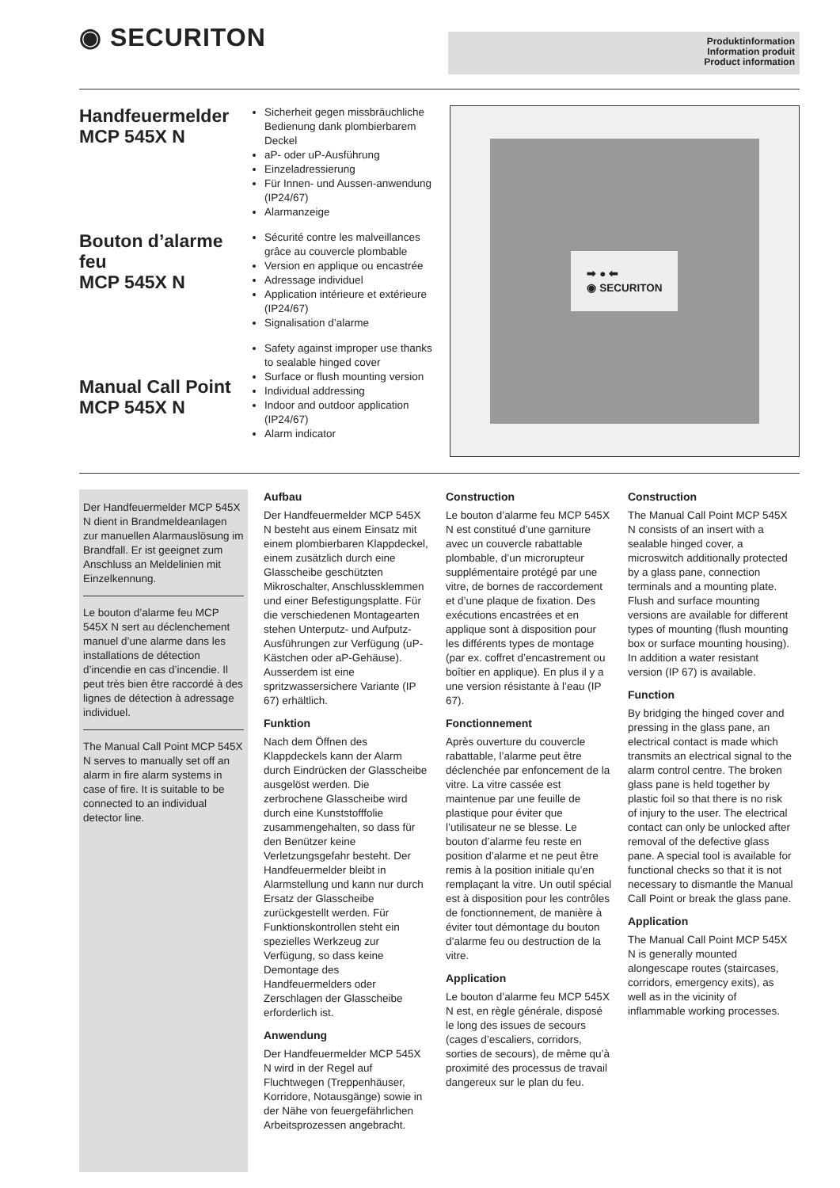◉ SECURITON
Produktinformation
Information produit
Product information
Handfeuermelder
MCP 545X N
Bouton d’alarme feu
MCP 545X N
Manual Call Point
MCP 545X N
Sicherheit gegen missbräuchliche Bedienung dank plombierbarem Deckel
aP- oder uP-Ausführung
Einzeladressierung
Für Innen- und Aussen-anwendung (IP24/67)
Alarmanzeige
Sécurité contre les malveillances grâce au couvercle plombable
Version en applique ou encastrée
Adressage individuel
Application intérieure et extérieure (IP24/67)
Signalisation d’alarme
Safety against improper use thanks to sealable hinged cover
Surface or flush mounting version
Individual addressing
Indoor and outdoor application (IP24/67)
Alarm indicator
➡ ● ⬅
◉ SECURITON
Der Handfeuermelder MCP 545X N dient in Brandmeldeanlagen zur manuellen Alarmauslösung im Brandfall. Er ist geeignet zum Anschluss an Meldelinien mit Einzelkennung.
Le bouton d’alarme feu MCP 545X N sert au déclenchement manuel d’une alarme dans les installations de détection d’incendie en cas d’incendie. Il peut très bien être raccordé à des lignes de détection à adressage individuel.
The Manual Call Point MCP 545X N serves to manually set off an alarm in fire alarm systems in case of fire. It is suitable to be connected to an individual detector line.
Aufbau
Der Handfeuermelder MCP 545X N besteht aus einem Einsatz mit einem plombierbaren Klappdeckel, einem zusätzlich durch eine Glasscheibe geschützten Mikroschalter, Anschlussklemmen und einer Befestigungsplatte. Für die verschiedenen Montagearten stehen Unterputz- und Aufputz-Ausführungen zur Verfügung (uP-Kästchen oder aP-Gehäuse). Ausserdem ist eine spritzwassersichere Variante (IP 67) erhältlich.
Funktion
Nach dem Öffnen des Klappdeckels kann der Alarm durch Eindrücken der Glasscheibe ausgelöst werden. Die zerbrochene Glasscheibe wird durch eine Kunststofffolie zusammengehalten, so dass für den Benützer keine Verletzungsgefahr besteht. Der Handfeuermelder bleibt in Alarmstellung und kann nur durch Ersatz der Glasscheibe zurückgestellt werden. Für Funktionskontrollen steht ein spezielles Werkzeug zur Verfügung, so dass keine Demontage des Handfeuermelders oder Zerschlagen der Glasscheibe erforderlich ist.
Anwendung
Der Handfeuermelder MCP 545X N wird in der Regel auf Fluchtwegen (Treppenhäuser, Korridore, Notausgänge) sowie in der Nähe von feuergefährlichen Arbeitsprozessen angebracht.
Construction
Le bouton d’alarme feu MCP 545X N est constitué d’une garniture avec un couvercle rabattable plombable, d’un microrupteur supplémentaire protégé par une vitre, de bornes de raccordement et d’une plaque de fixation. Des exécutions encastrées et en applique sont à disposition pour les différents types de montage (par ex. coffret d’encastrement ou boîtier en applique). En plus il y a une version résistante à l’eau (IP 67).
Fonctionnement
Après ouverture du couvercle rabattable, l’alarme peut être déclenchée par enfoncement de la vitre. La vitre cassée est maintenue par une feuille de plastique pour éviter que l’utilisateur ne se blesse. Le bouton d’alarme feu reste en position d’alarme et ne peut être remis à la position initiale qu’en remplaçant la vitre. Un outil spécial est à disposition pour les contrôles de fonctionnement, de manière à éviter tout démontage du bouton d’alarme feu ou destruction de la vitre.
Application
Le bouton d’alarme feu MCP 545X N est, en règle générale, disposé le long des issues de secours (cages d’escaliers, corridors, sorties de secours), de même qu’à proximité des processus de travail dangereux sur le plan du feu.
Construction
The Manual Call Point MCP 545X N consists of an insert with a sealable hinged cover, a microswitch additionally protected by a glass pane, connection terminals and a mounting plate. Flush and surface mounting versions are available for different types of mounting (flush mounting box or surface mounting housing). In addition a water resistant version (IP 67) is available.
Function
By bridging the hinged cover and pressing in the glass pane, an electrical contact is made which transmits an electrical signal to the alarm control centre. The broken glass pane is held together by plastic foil so that there is no risk of injury to the user. The electrical contact can only be unlocked after removal of the defective glass pane. A special tool is available for functional checks so that it is not necessary to dismantle the Manual Call Point or break the glass pane.
Application
The Manual Call Point MCP 545X N is generally mounted alongescape routes (staircases, corridors, emergency exits), as well as in the vicinity of inflammable working processes.